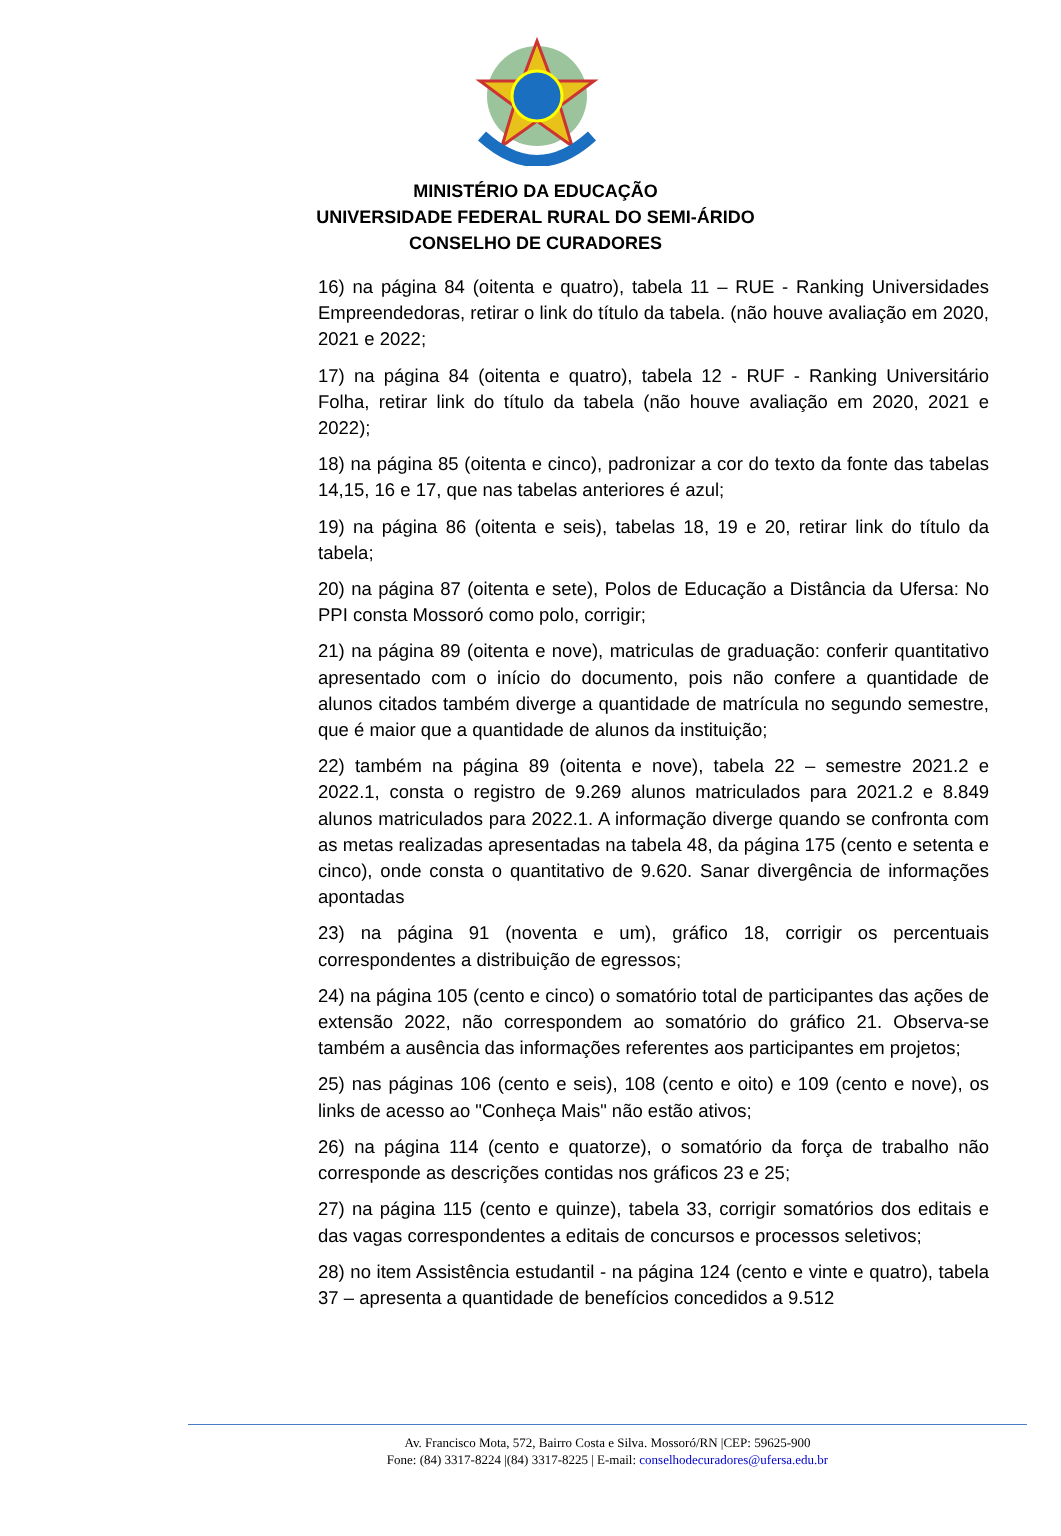MINISTÉRIO DA EDUCAÇÃO
UNIVERSIDADE FEDERAL RURAL DO SEMI-ÁRIDO
CONSELHO DE CURADORES
16) na página 84 (oitenta e quatro), tabela 11 – RUE - Ranking Universidades Empreendedoras, retirar o link do título da tabela. (não houve avaliação em 2020, 2021 e 2022;
17) na página 84 (oitenta e quatro), tabela 12 - RUF - Ranking Universitário Folha, retirar link do título da tabela (não houve avaliação em 2020, 2021 e 2022);
18) na página 85 (oitenta e cinco), padronizar a cor do texto da fonte das tabelas 14,15, 16 e 17, que nas tabelas anteriores é azul;
19) na página 86 (oitenta e seis), tabelas 18, 19 e 20, retirar link do título da tabela;
20) na página 87 (oitenta e sete), Polos de Educação a Distância da Ufersa: No PPI consta Mossoró como polo, corrigir;
21) na página 89 (oitenta e nove), matriculas de graduação: conferir quantitativo apresentado com o início do documento, pois não confere a quantidade de alunos citados também diverge a quantidade de matrícula no segundo semestre, que é maior que a quantidade de alunos da instituição;
22) também na página 89 (oitenta e nove), tabela 22 – semestre 2021.2 e 2022.1, consta o registro de 9.269 alunos matriculados para 2021.2 e 8.849 alunos matriculados para 2022.1. A informação diverge quando se confronta com as metas realizadas apresentadas na tabela 48, da página 175 (cento e setenta e cinco), onde consta o quantitativo de 9.620. Sanar divergência de informações apontadas
23) na página 91 (noventa e um), gráfico 18, corrigir os percentuais correspondentes a distribuição de egressos;
24) na página 105 (cento e cinco) o somatório total de participantes das ações de extensão 2022, não correspondem ao somatório do gráfico 21. Observa-se também a ausência das informações referentes aos participantes em projetos;
25) nas páginas 106 (cento e seis), 108 (cento e oito) e 109 (cento e nove), os links de acesso ao "Conheça Mais" não estão ativos;
26) na página 114 (cento e quatorze), o somatório da força de trabalho não corresponde as descrições contidas nos gráficos 23 e 25;
27) na página 115 (cento e quinze), tabela 33, corrigir somatórios dos editais e das vagas correspondentes a editais de concursos e processos seletivos;
28) no item Assistência estudantil - na página 124 (cento e vinte e quatro), tabela 37 – apresenta a quantidade de benefícios concedidos a 9.512
Av. Francisco Mota, 572, Bairro Costa e Silva. Mossoró/RN |CEP: 59625-900
Fone: (84) 3317-8224 |(84) 3317-8225 | E-mail: conselhodecuradores@ufersa.edu.br